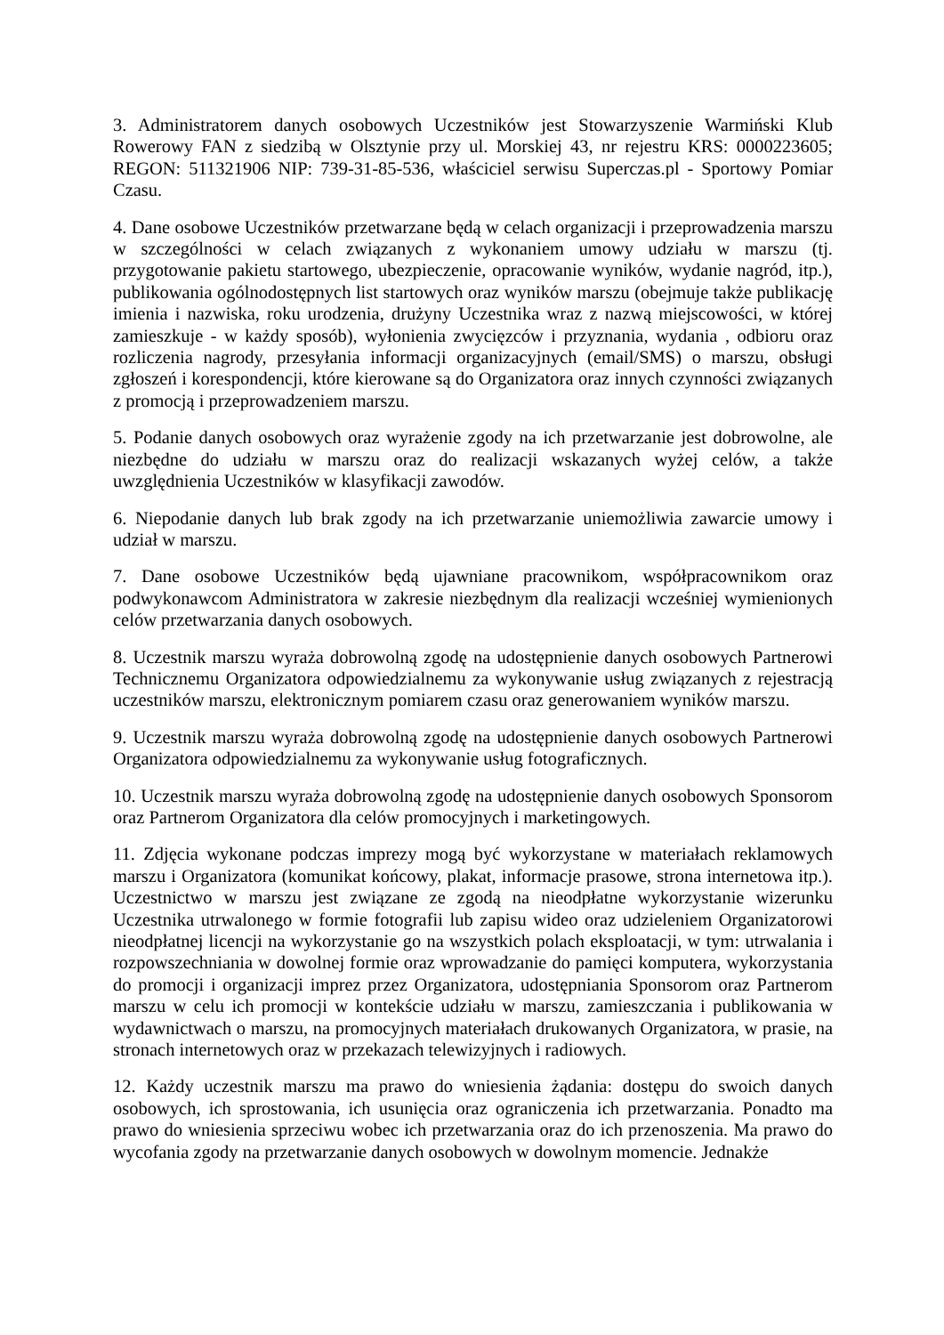3. Administratorem danych osobowych Uczestników jest Stowarzyszenie Warmiński Klub Rowerowy FAN z siedzibą w Olsztynie przy ul. Morskiej 43, nr rejestru KRS: 0000223605; REGON: 511321906 NIP: 739-31-85-536, właściciel serwisu Superczas.pl - Sportowy Pomiar Czasu.
4. Dane osobowe Uczestników przetwarzane będą w celach organizacji i przeprowadzenia marszu w szczególności w celach związanych z wykonaniem umowy udziału w marszu (tj. przygotowanie pakietu startowego, ubezpieczenie, opracowanie wyników, wydanie nagród, itp.), publikowania ogólnodostępnych list startowych oraz wyników marszu (obejmuje także publikację imienia i nazwiska, roku urodzenia, drużyny Uczestnika wraz z nazwą miejscowości, w której zamieszkuje - w każdy sposób), wyłonienia zwycięzców i przyznania, wydania , odbioru oraz rozliczenia nagrody, przesyłania informacji organizacyjnych (email/SMS) o marszu, obsługi zgłoszeń i korespondencji, które kierowane są do Organizatora oraz innych czynności związanych z promocją i przeprowadzeniem marszu.
5. Podanie danych osobowych oraz wyrażenie zgody na ich przetwarzanie jest dobrowolne, ale niezbędne do udziału w marszu oraz do realizacji wskazanych wyżej celów, a także uwzględnienia Uczestników w klasyfikacji zawodów.
6. Niepodanie danych lub brak zgody na ich przetwarzanie uniemożliwia zawarcie umowy i udział w marszu.
7. Dane osobowe Uczestników będą ujawniane pracownikom, współpracownikom oraz podwykonawcom Administratora w zakresie niezbędnym dla realizacji wcześniej wymienionych celów przetwarzania danych osobowych.
8. Uczestnik marszu wyraża dobrowolną zgodę na udostępnienie danych osobowych Partnerowi Technicznemu Organizatora odpowiedzialnemu za wykonywanie usług związanych z rejestracją uczestników marszu, elektronicznym pomiarem czasu oraz generowaniem wyników marszu.
9. Uczestnik marszu wyraża dobrowolną zgodę na udostępnienie danych osobowych Partnerowi Organizatora odpowiedzialnemu za wykonywanie usług fotograficznych.
10. Uczestnik marszu wyraża dobrowolną zgodę na udostępnienie danych osobowych Sponsorom oraz Partnerom Organizatora dla celów promocyjnych i marketingowych.
11. Zdjęcia wykonane podczas imprezy mogą być wykorzystane w materiałach reklamowych marszu i Organizatora (komunikat końcowy, plakat, informacje prasowe, strona internetowa itp.). Uczestnictwo w marszu jest związane ze zgodą na nieodpłatne wykorzystanie wizerunku Uczestnika utrwalonego w formie fotografii lub zapisu wideo oraz udzieleniem Organizatorowi nieodpłatnej licencji na wykorzystanie go na wszystkich polach eksploatacji, w tym: utrwalania i rozpowszechniania w dowolnej formie oraz wprowadzanie do pamięci komputera, wykorzystania do promocji i organizacji imprez przez Organizatora, udostępniania Sponsorom oraz Partnerom marszu w celu ich promocji w kontekście udziału w marszu, zamieszczania i publikowania w wydawnictwach o marszu, na promocyjnych materiałach drukowanych Organizatora, w prasie, na stronach internetowych oraz w przekazach telewizyjnych i radiowych.
12. Każdy uczestnik marszu ma prawo do wniesienia żądania: dostępu do swoich danych osobowych, ich sprostowania, ich usunięcia oraz ograniczenia ich przetwarzania. Ponadto ma prawo do wniesienia sprzeciwu wobec ich przetwarzania oraz do ich przenoszenia. Ma prawo do wycofania zgody na przetwarzanie danych osobowych w dowolnym momencie. Jednakże